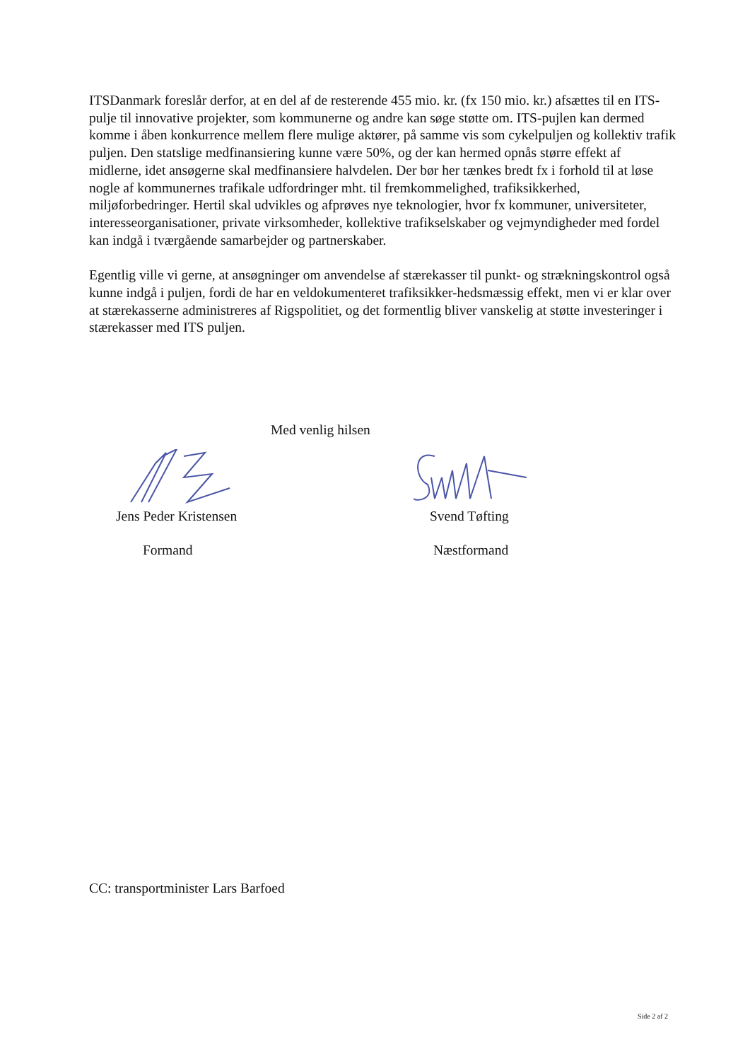ITSDanmark foreslår derfor, at en del af de resterende 455 mio. kr. (fx 150 mio. kr.) afsættes til en ITS-pulje til innovative projekter, som kommunerne og andre kan søge støtte om. ITS-pujlen kan dermed komme i åben konkurrence mellem flere mulige aktører, på samme vis som cykelpuljen og kollektiv trafik puljen. Den statslige medfinansiering kunne være 50%, og der kan hermed opnås større effekt af midlerne, idet ansøgerne skal medfinansiere halvdelen. Der bør her tænkes bredt fx i forhold til at løse nogle af kommunernes trafikale udfordringer mht. til fremkommelighed, trafiksikkerhed, miljøforbedringer. Hertil skal udvikles og afprøves nye teknologier, hvor fx kommuner, universiteter, interesseorganisationer, private virksomheder, kollektive trafikselskaber og vejmyndigheder med fordel kan indgå i tværgående samarbejder og partnerskaber.
Egentlig ville vi gerne, at ansøgninger om anvendelse af stærekasser til punkt- og strækningskontrol også kunne indgå i puljen, fordi de har en veldokumenteret trafiksikker-hedsmæssig effekt, men vi er klar over at stærekasserne administreres af Rigspolitiet, og det formentlig bliver vanskelig at støtte investeringer i stærekasser med ITS puljen.
Med venlig hilsen
Jens Peder Kristensen
Formand
Svend Tøfting
Næstformand
CC: transportminister Lars Barfoed
Side 2 af 2